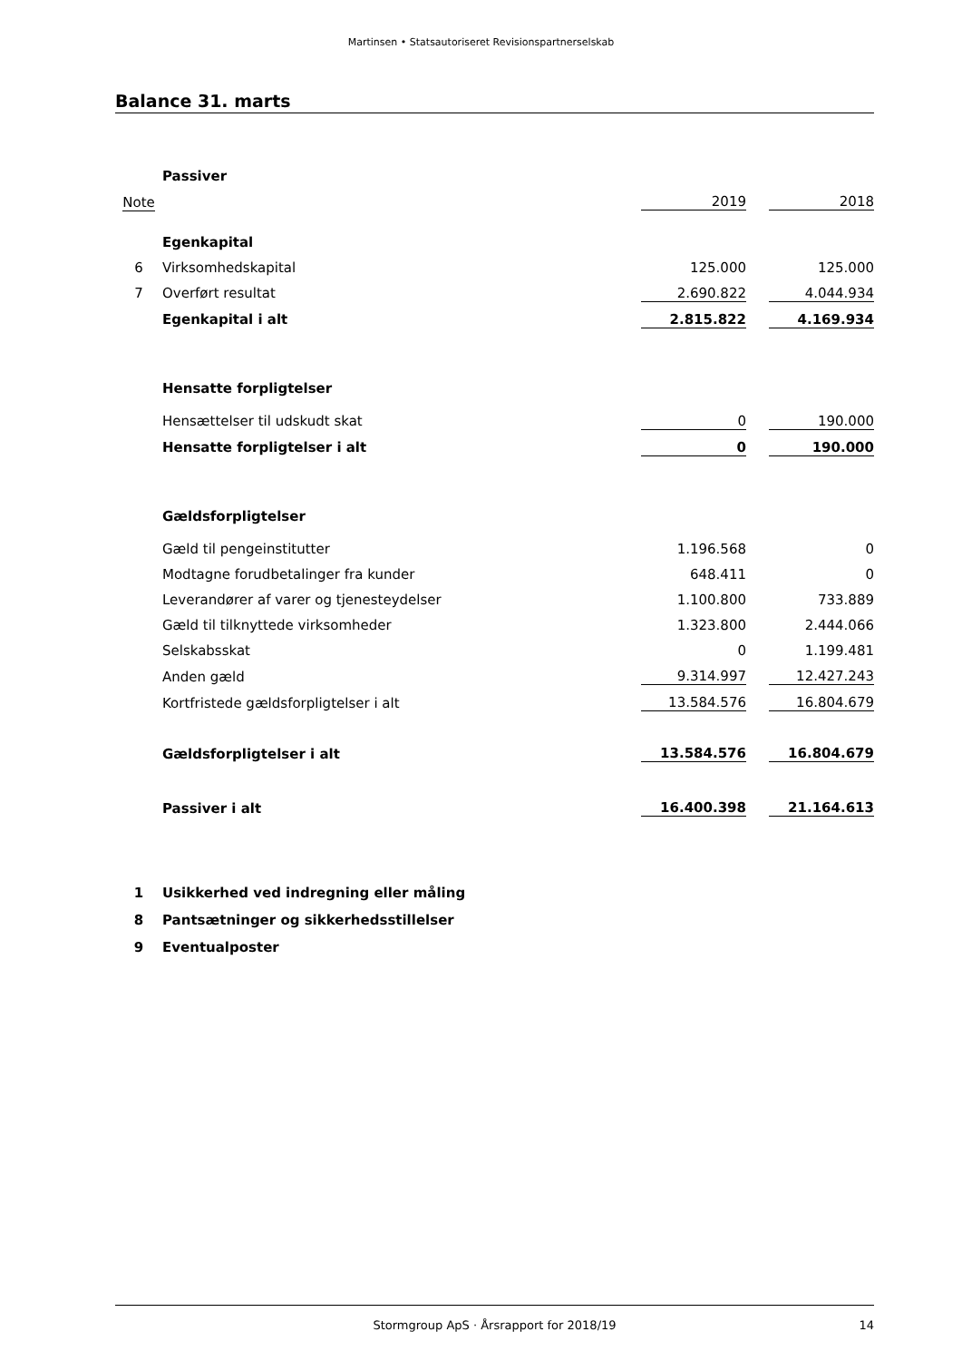Martinsen • Statsautoriseret Revisionspartnerselskab
Balance 31. marts
| | Passiver | | | |
| Note | | 2019 | | 2018 |
| | Egenkapital | | | |
| 6 | Virksomhedskapital | 125.000 | | 125.000 |
| 7 | Overført resultat | 2.690.822 | | 4.044.934 |
| | Egenkapital i alt | 2.815.822 | | 4.169.934 |
| | Hensatte forpligtelser | | | |
| | Hensættelser til udskudt skat | 0 | | 190.000 |
| | Hensatte forpligtelser i alt | 0 | | 190.000 |
| | Gældsforpligtelser | | | |
| | Gæld til pengeinstitutter | 1.196.568 | | 0 |
| | Modtagne forudbetalinger fra kunder | 648.411 | | 0 |
| | Leverandører af varer og tjenesteydelser | 1.100.800 | | 733.889 |
| | Gæld til tilknyttede virksomheder | 1.323.800 | | 2.444.066 |
| | Selskabsskat | 0 | | 1.199.481 |
| | Anden gæld | 9.314.997 | | 12.427.243 |
| | Kortfristede gældsforpligtelser i alt | 13.584.576 | | 16.804.679 |
| | Gældsforpligtelser i alt | 13.584.576 | | 16.804.679 |
| | Passiver i alt | 16.400.398 | | 21.164.613 |
1 Usikkerhed ved indregning eller måling
8 Pantsætninger og sikkerhedsstillelser
9 Eventualposter
Stormgroup ApS · Årsrapport for 2018/19 14